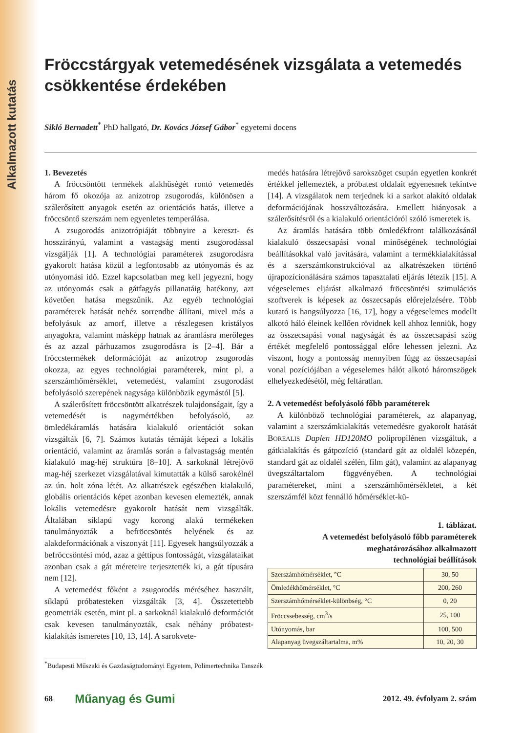Alkalmazott kutatás
Fröccstárgyak vetemedésének vizsgálata a vetemedés csökkentése érdekében
Sikló Bernadett<sup>*</sup> PhD hallgató, Dr. Kovács József Gábor<sup>*</sup> egyetemi docens
1. Bevezetés
A fröccsöntött termékek alakhűségét rontó vetemedés három fő okozója az anizotrop zsugorodás, különösen a szálerősített anyagok esetén az orientációs hatás, illetve a fröccsöntő szerszám nem egyenletes temperálása.
A zsugorodás anizotrópiáját többnyire a kereszt- és hosszirányú, valamint a vastagság menti zsugorodással vizsgálják [1]. A technológiai paraméterek zsugorodásra gyakorolt hatása közül a legfontosabb az utónyomás és az utónyomási idő. Ezzel kapcsolatban meg kell jegyezni, hogy az utónyomás csak a gátfagyás pillanatáig hatékony, azt követően hatása megszűnik. Az egyéb technológiai paraméterek hatását nehéz sorrendbe állítani, mivel más a befolyásuk az amorf, illetve a részlegesen kristályos anyagokra, valamint másképp hatnak az áramlásra merőleges és az azzal párhuzamos zsugorodásra is [2–4]. Bár a fröccstermékek deformációját az anizotrop zsugorodás okozza, az egyes technológiai paraméterek, mint pl. a szerszámhőmérséklet, vetemedést, valamint zsugorodást befolyásoló szerepének nagysága különbözik egymástól [5].
A szálerősített fröccsöntött alkatrészek tulajdonságait, így a vetemedését is nagymértékben befolyásoló, az ömledékáramlás hatására kialakuló orientációt sokan vizsgálták [6, 7]. Számos kutatás témáját képezi a lokális orientáció, valamint az áramlás során a falvastagság mentén kialakuló mag-héj struktúra [8–10]. A sarkoknál létrejövő mag-héj szerkezet vizsgálatával kimutatták a külső sarokélnél az ún. holt zóna létét. Az alkatrészek egészében kialakuló, globális orientációs képet azonban kevesen elemezték, annak lokális vetemedésre gyakorolt hatását nem vizsgálták. Általában síklapú vagy korong alakú termékeken tanulmányozták a befröccsöntés helyének és az alakdeformációnak a viszonyát [11]. Egyesek hangsúlyozzák a befröccsöntési mód, azaz a géttípus fontosságát, vizsgálataikat azonban csak a gát méreteire terjesztették ki, a gát típusára nem [12].
A vetemedést főként a zsugorodás méréséhez használt, síklapú próbatesteken vizsgálták [3, 4]. Összetettebb geometriák esetén, mint pl. a sarkoknál kialakuló deformációt csak kevesen tanulmányozták, csak néhány próbatest-kialakítás ismeretes [10, 13, 14]. A sarokvete-
medés hatására létrejövő sarokszöget csupán egyetlen konkrét értékkel jellemezték, a próbatest oldalait egyenesnek tekintve [14]. A vizsgálatok nem terjednek ki a sarkot alakító oldalak deformációjának hosszváltozására. Emellett hiányosak a szálerősítésről és a kialakuló orientációról szóló ismeretek is.
Az áramlás hatására több ömledékfront találkozásánál kialakuló összecsapási vonal minőségének technológiai beállításokkal való javítására, valamint a termékkialakítással és a szerszámkonstrukcióval az alkatrészeken történő újrapozícionálására számos tapasztalati eljárás létezik [15]. A végeselemes eljárást alkalmazó fröccsöntési szimulációs szoftverek is képesek az összecsapás előrejelzésére. Több kutató is hangsúlyozza [16, 17], hogy a végeselemes modellt alkotó háló éleinek kellően rövidnek kell ahhoz lenniük, hogy az összecsapási vonal nagyságát és az összecsapási szög értékét megfelelő pontossággal előre lehessen jelezni. Az viszont, hogy a pontosság mennyiben függ az összecsapási vonal pozíciójában a végeselemes hálót alkotó háromszögek elhelyezkedésétől, még feltáratlan.
2. A vetemedést befolyásoló főbb paraméterek
A különböző technológiai paraméterek, az alapanyag, valamint a szerszámkialakítás vetemedésre gyakorolt hatását BOREALIS Daplen HD120MO polipropilénen vizsgáltuk, a gátkialakítás és gátpozíció (standard gát az oldalél közepén, standard gát az oldalél szélén, film gát), valamint az alapanyag üvegszáltartalom függvényében. A technológiai paramétereket, mint a szerszámhőmérsékletet, a két szerszámfél közt fennálló hőmérséklet-kü-
1. táblázat.
A vetemedést befolyásoló főbb paraméterek
meghatározásához alkalmazott
technológiai beállítások
| Szerszámhőmérséklet, °C | 30, 50 |
| Ömledékhőmérséklet, °C | 200, 260 |
| Szerszámhőmérséklet-különbség, °C | 0, 20 |
| Fröccssebesség, cm<sup>3</sup>/s | 25, 100 |
| Utónyomás, bar | 100, 500 |
| Alapanyag üvegszáltartalma, m% | 10, 20, 30 |
<sup>*</sup> Budapesti Műszaki és Gazdaságtudományi Egyetem, Polimertechnika Tanszék
68 Műanyag és Gumi 2012. 49. évfolyam 2. szám